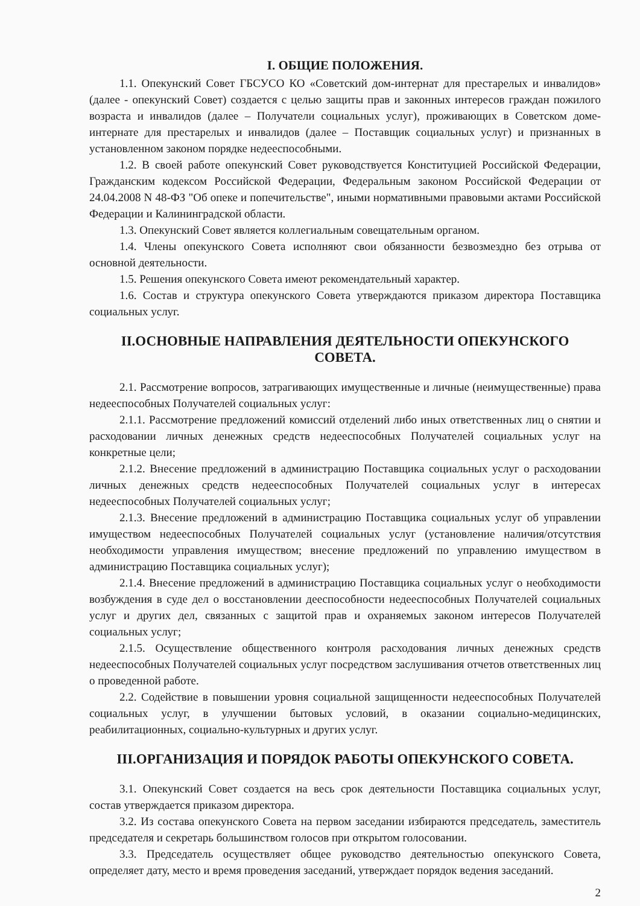I. ОБЩИЕ ПОЛОЖЕНИЯ.
1.1. Опекунский Совет ГБСУСО КО «Советский дом-интернат для престарелых и инвалидов» (далее - опекунский Совет) создается с целью защиты прав и законных интересов граждан пожилого возраста и инвалидов (далее – Получатели социальных услуг), проживающих в Советском доме-интернате для престарелых и инвалидов (далее – Поставщик социальных услуг) и признанных в установленном законом порядке недееспособными.
1.2. В своей работе опекунский Совет руководствуется Конституцией Российской Федерации, Гражданским кодексом Российской Федерации, Федеральным законом Российской Федерации от 24.04.2008 N 48-ФЗ "Об опеке и попечительстве", иными нормативными правовыми актами Российской Федерации и Калининградской области.
1.3. Опекунский Совет является коллегиальным совещательным органом.
1.4. Члены опекунского Совета исполняют свои обязанности безвозмездно без отрыва от основной деятельности.
1.5. Решения опекунского Совета имеют рекомендательный характер.
1.6. Состав и структура опекунского Совета утверждаются приказом директора Поставщика социальных услуг.
II.ОСНОВНЫЕ НАПРАВЛЕНИЯ ДЕЯТЕЛЬНОСТИ ОПЕКУНСКОГО СОВЕТА.
2.1. Рассмотрение вопросов, затрагивающих имущественные и личные (неимущественные) права недееспособных Получателей социальных услуг:
2.1.1. Рассмотрение предложений комиссий отделений либо иных ответственных лиц о снятии и расходовании личных денежных средств недееспособных Получателей социальных услуг на конкретные цели;
2.1.2. Внесение предложений в администрацию Поставщика социальных услуг о расходовании личных денежных средств недееспособных Получателей социальных услуг в интересах недееспособных Получателей социальных услуг;
2.1.3. Внесение предложений в администрацию Поставщика социальных услуг об управлении имуществом недееспособных Получателей социальных услуг (установление наличия/отсутствия необходимости управления имуществом; внесение предложений по управлению имуществом в администрацию Поставщика социальных услуг);
2.1.4. Внесение предложений в администрацию Поставщика социальных услуг о необходимости возбуждения в суде дел о восстановлении дееспособности недееспособных Получателей социальных услуг и других дел, связанных с защитой прав и охраняемых законом интересов Получателей социальных услуг;
2.1.5. Осуществление общественного контроля расходования личных денежных средств недееспособных Получателей социальных услуг посредством заслушивания отчетов ответственных лиц о проведенной работе.
2.2. Содействие в повышении уровня социальной защищенности недееспособных Получателей социальных услуг, в улучшении бытовых условий, в оказании социально-медицинских, реабилитационных, социально-культурных и других услуг.
III.ОРГАНИЗАЦИЯ И ПОРЯДОК РАБОТЫ ОПЕКУНСКОГО СОВЕТА.
3.1. Опекунский Совет создается на весь срок деятельности Поставщика социальных услуг, состав утверждается приказом директора.
3.2. Из состава опекунского Совета на первом заседании избираются председатель, заместитель председателя и секретарь большинством голосов при открытом голосовании.
3.3. Председатель осуществляет общее руководство деятельностью опекунского Совета, определяет дату, место и время проведения заседаний, утверждает порядок ведения заседаний.
2